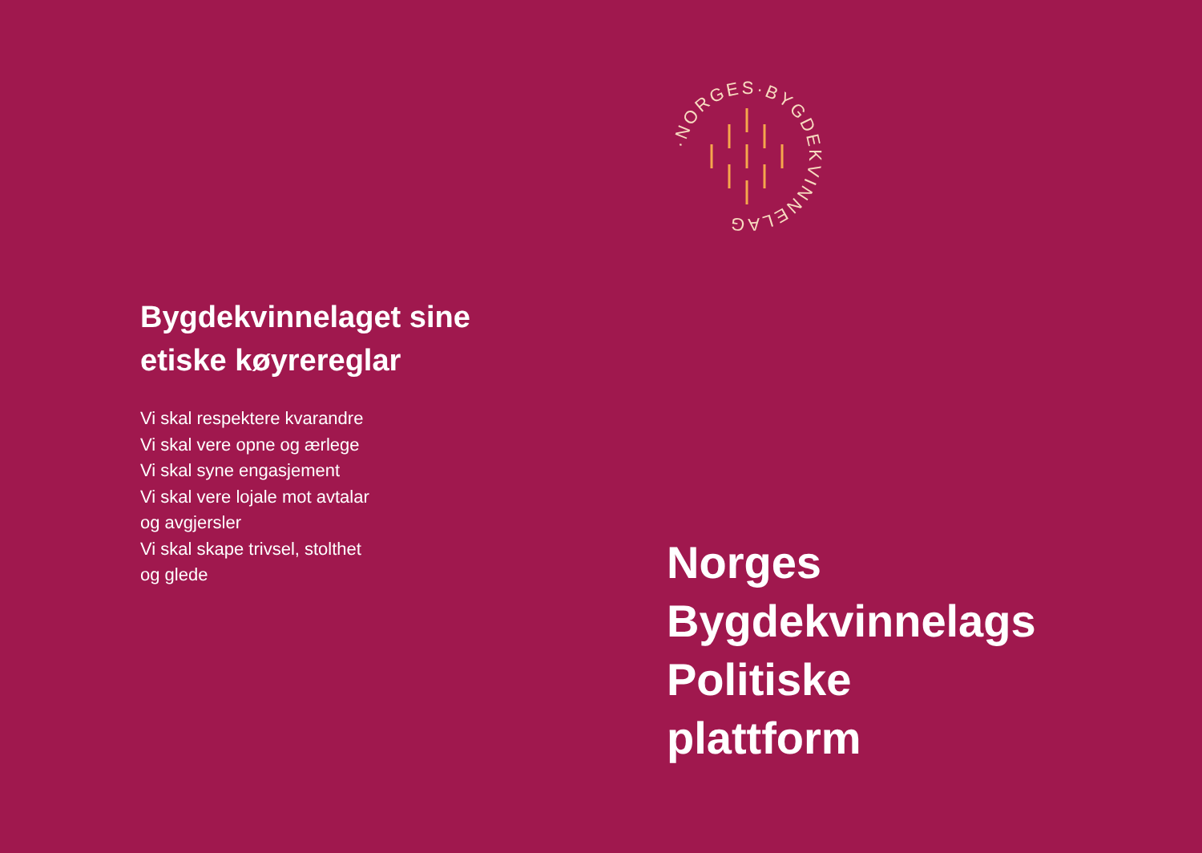Bygdekvinnelaget sine
etiske køyrereglar
Vi skal respektere kvarandre
Vi skal vere opne og ærlege
Vi skal syne engasjement
Vi skal vere lojale mot avtalar
og avgjersler
Vi skal skape trivsel, stolthet
og glede
·NORGES·BYGDEKVINNELAG
Norges
Bygdekvinnelags
Politiske
plattform